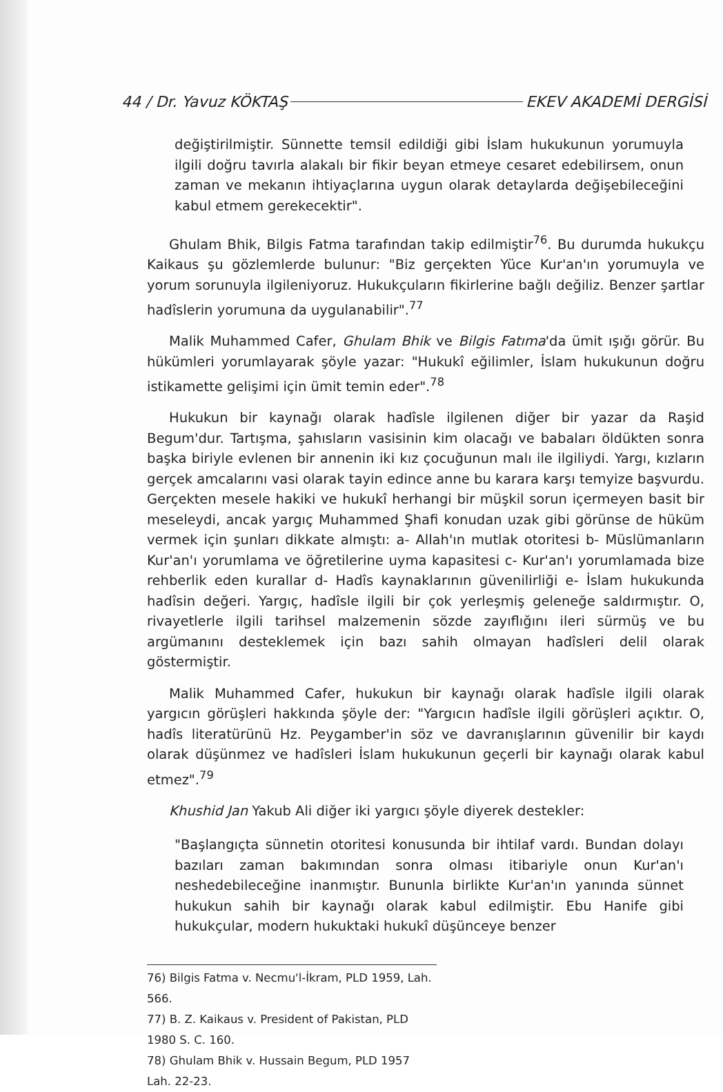44 / Dr. Yavuz KÖKTAŞ EKEV AKADEMİ DERGİSİ
değiştirilmiştir. Sünnette temsil edildiği gibi İslam hukukunun yorumuyla ilgili doğru tavırla alakalı bir fikir beyan etmeye cesaret edebilirsem, onun zaman ve mekanın ihtiyaçlarına uygun olarak detaylarda değişebileceğini kabul etmem gerekecektir".
Ghulam Bhik, Bilgis Fatma tarafından takip edilmiştir<sup>76</sup>. Bu durumda hukukçu Kaikaus şu gözlemlerde bulunur: "Biz gerçekten Yüce Kur'an'ın yorumuyla ve yorum sorunuyla ilgileniyoruz. Hukukçuların fikirlerine bağlı değiliz. Benzer şartlar hadîslerin yorumuna da uygulanabilir".<sup>77</sup>
Malik Muhammed Cafer, Ghulam Bhik ve Bilgis Fatıma'da ümit ışığı görür. Bu hükümleri yorumlayarak şöyle yazar: "Hukukî eğilimler, İslam hukukunun doğru istikamette gelişimi için ümit temin eder".<sup>78</sup>
Hukukun bir kaynağı olarak hadîsle ilgilenen diğer bir yazar da Raşid Begum'dur. Tartışma, şahısların vasisinin kim olacağı ve babaları öldükten sonra başka biriyle evlenen bir annenin iki kız çocuğunun malı ile ilgiliydi. Yargı, kızların gerçek amcalarını vasi olarak tayin edince anne bu karara karşı temyize başvurdu. Gerçekten mesele hakiki ve hukukî herhangi bir müşkil sorun içermeyen basit bir meseleydi, ancak yargıç Muhammed Şhafi konudan uzak gibi görünse de hüküm vermek için şunları dikkate almıştı: a- Allah'ın mutlak otoritesi b- Müslümanların Kur'an'ı yorumlama ve öğretilerine uyma kapasitesi c- Kur'an'ı yorumlamada bize rehberlik eden kurallar d- Hadîs kaynaklarının güvenilirliği e- İslam hukukunda hadîsin değeri. Yargıç, hadîsle ilgili bir çok yerleşmiş geleneğe saldırmıştır. O, rivayetlerle ilgili tarihsel malzemenin sözde zayıflığını ileri sürmüş ve bu argümanını desteklemek için bazı sahih olmayan hadîsleri delil olarak göstermiştir.
Malik Muhammed Cafer, hukukun bir kaynağı olarak hadîsle ilgili olarak yargıcın görüşleri hakkında şöyle der: "Yargıcın hadîsle ilgili görüşleri açıktır. O, hadîs literatürünü Hz. Peygamber'in söz ve davranışlarının güvenilir bir kaydı olarak düşünmez ve hadîsleri İslam hukukunun geçerli bir kaynağı olarak kabul etmez".<sup>79</sup>
Khushid Jan Yakub Ali diğer iki yargıcı şöyle diyerek destekler:
"Başlangıçta sünnetin otoritesi konusunda bir ihtilaf vardı. Bundan dolayı bazıları zaman bakımından sonra olması itibariyle onun Kur'an'ı neshedebileceğine inanmıştır. Bununla birlikte Kur'an'ın yanında sünnet hukukun sahih bir kaynağı olarak kabul edilmiştir. Ebu Hanife gibi hukukçular, modern hukuktaki hukukî düşünceye benzer
76) Bilgis Fatma v. Necmu'l-İkram, PLD 1959, Lah. 566.
77) B. Z. Kaikaus v. President of Pakistan, PLD 1980 S. C. 160.
78) Ghulam Bhik v. Hussain Begum, PLD 1957 Lah. 22-23.